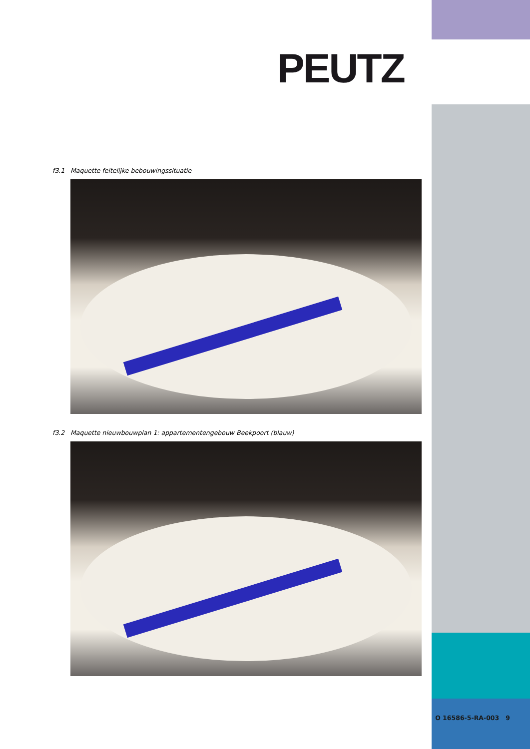PEUTZ
f3.1 Maquette feitelijke bebouwingssituatie
f3.2 Maquette nieuwbouwplan 1: appartementengebouw Beekpoort (blauw)
O 16586-5-RA-003 9